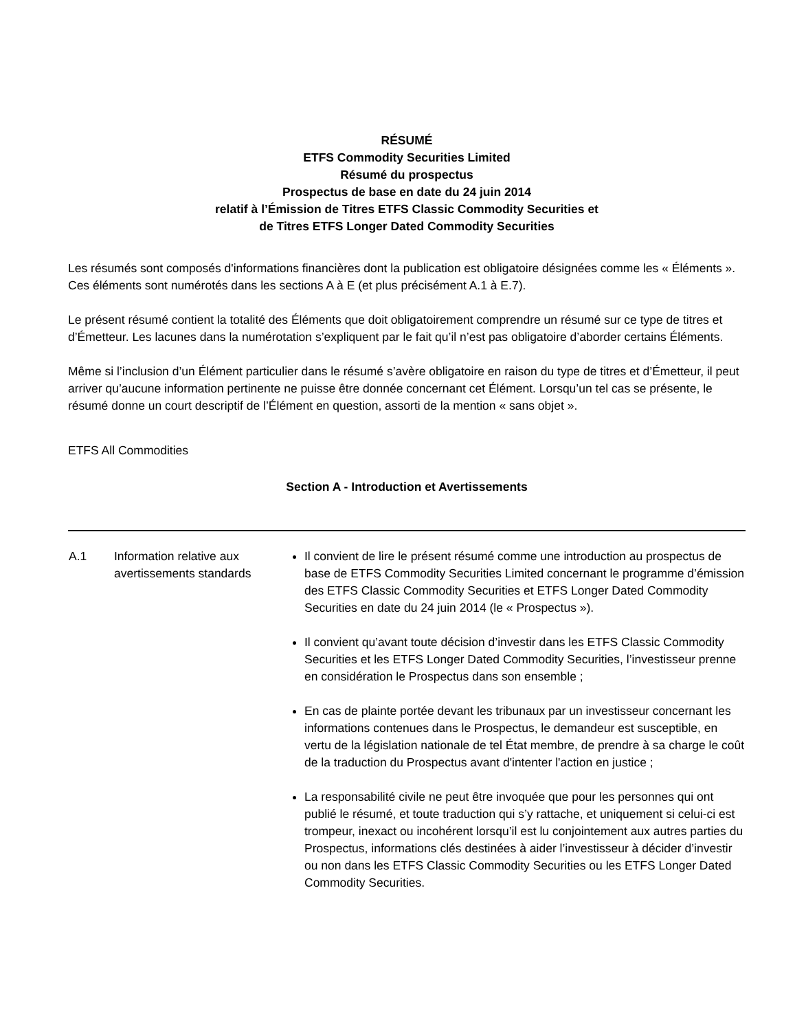RÉSUMÉ
ETFS Commodity Securities Limited
Résumé du prospectus
Prospectus de base en date du 24 juin 2014
relatif à l’Émission de Titres ETFS Classic Commodity Securities et
de Titres ETFS Longer Dated Commodity Securities
Les résumés sont composés d'informations financières dont la publication est obligatoire désignées comme les « Éléments ». Ces éléments sont numérotés dans les sections A à E (et plus précisément A.1 à E.7).
Le présent résumé contient la totalité des Éléments que doit obligatoirement comprendre un résumé sur ce type de titres et d’Émetteur. Les lacunes dans la numérotation s’expliquent par le fait qu’il n’est pas obligatoire d’aborder certains Éléments.
Même si l’inclusion d’un Élément particulier dans le résumé s’avère obligatoire en raison du type de titres et d’Émetteur, il peut arriver qu’aucune information pertinente ne puisse être donnée concernant cet Élément. Lorsqu’un tel cas se présente, le résumé donne un court descriptif de l’Élément en question, assorti de la mention « sans objet ».
ETFS All Commodities
Section A - Introduction et Avertissements
| A.1 | Information relative aux avertissements standards | Il convient de lire le présent résumé comme une introduction au prospectus de base de ETFS Commodity Securities Limited concernant le programme d’émission des ETFS Classic Commodity Securities et ETFS Longer Dated Commodity Securities en date du 24 juin 2014 (le « Prospectus »). Il convient qu’avant toute décision d’investir dans les ETFS Classic Commodity Securities et les ETFS Longer Dated Commodity Securities, l’investisseur prenne en considération le Prospectus dans son ensemble ; En cas de plainte portée devant les tribunaux par un investisseur concernant les informations contenues dans le Prospectus, le demandeur est susceptible, en vertu de la législation nationale de tel État membre, de prendre à sa charge le coût de la traduction du Prospectus avant d'intenter l'action en justice ; La responsabilité civile ne peut être invoquée que pour les personnes qui ont publié le résumé, et toute traduction qui s’y rattache, et uniquement si celui-ci est trompeur, inexact ou incohérent lorsqu’il est lu conjointement aux autres parties du Prospectus, informations clés destinées à aider l’investisseur à décider d’investir ou non dans les ETFS Classic Commodity Securities ou les ETFS Longer Dated Commodity Securities. |